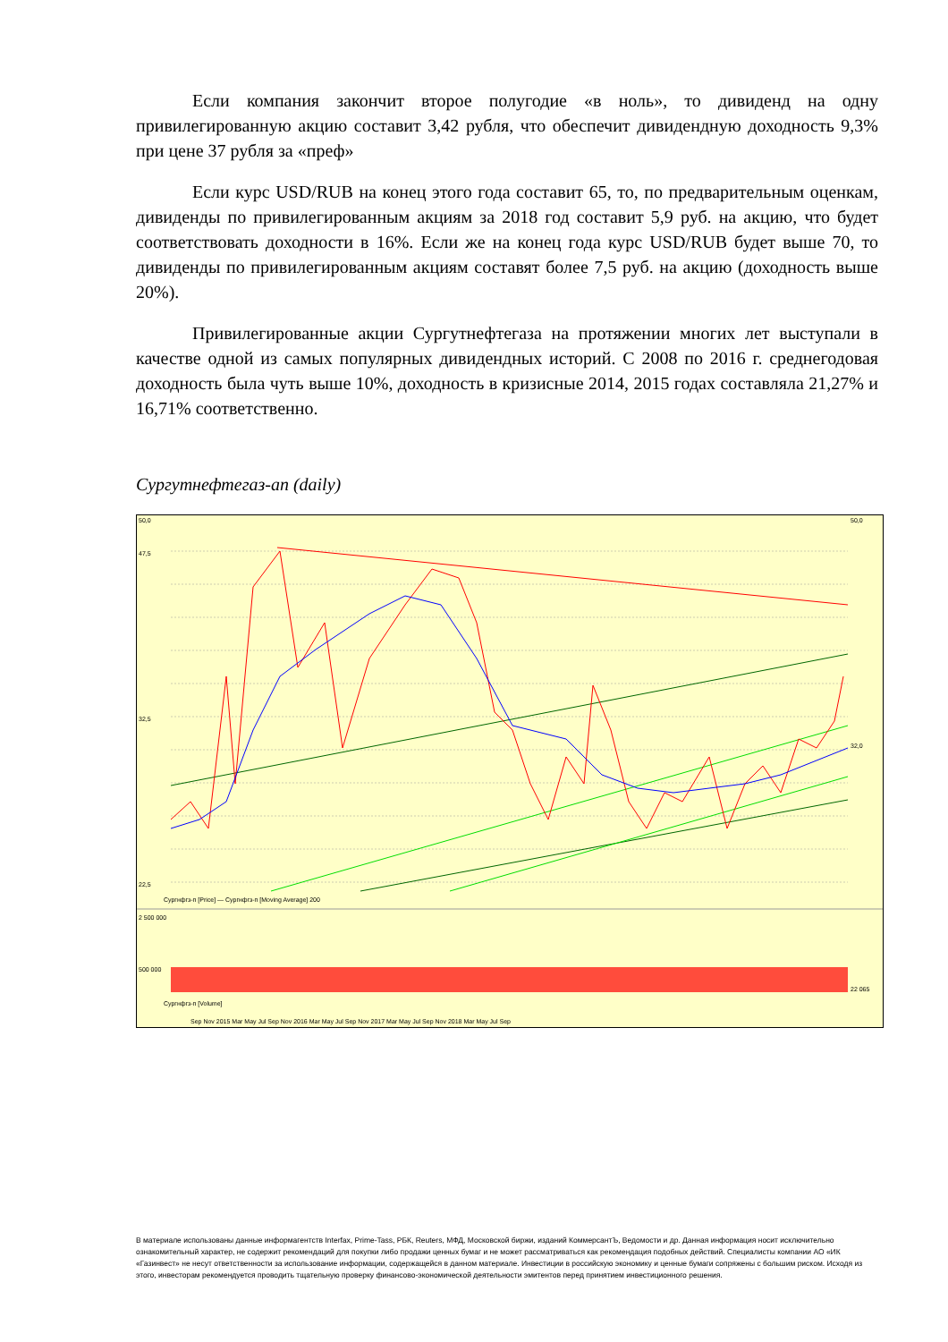Если компания закончит второе полугодие «в ноль», то дивиденд на одну привилегированную акцию составит 3,42 рубля, что обеспечит дивидендную доходность 9,3% при цене 37 рубля за «преф»
Если курс USD/RUB на конец этого года составит 65, то, по предварительным оценкам, дивиденды по привилегированным акциям за 2018 год составит 5,9 руб. на акцию, что будет соответствовать доходности в 16%. Если же на конец года курс USD/RUB будет выше 70, то дивиденды по привилегированным акциям составят более 7,5 руб. на акцию (доходность выше 20%).
Привилегированные акции Сургутнефтегаза на протяжении многих лет выступали в качестве одной из самых популярных дивидендных историй. С 2008 по 2016 г. среднегодовая доходность была чуть выше 10%, доходность в кризисные 2014, 2015 годах составляла 21,27% и 16,71% соответственно.
Сургутнефтегаз-ап (daily)
50,0
47,5
32,5
22,5
50,0
32,0
Сургнфгз-п [Price] — Сургнфгз-п [Moving Average] 200
2 500 000
500 000
22 065
Сургнфгз-п [Volume]
Sep Nov 2015 Mar May Jul Sep Nov 2016 Mar May Jul Sep Nov 2017 Mar May Jul Sep Nov 2018 Mar May Jul Sep
В материале использованы данные информагентств Interfax, Prime-Tass, РБК, Reuters, МФД, Московской биржи, изданий КоммерсантЪ, Ведомости и др. Данная информация носит исключительно ознакомительный характер, не содержит рекомендаций для покупки либо продажи ценных бумаг и не может рассматриваться как рекомендация подобных действий. Специалисты компании АО «ИК «Газинвест» не несут ответственности за использование информации, содержащейся в данном материале. Инвестиции в российскую экономику и ценные бумаги сопряжены с большим риском. Исходя из этого, инвесторам рекомендуется проводить тщательную проверку финансово-экономической деятельности эмитентов перед принятием инвестиционного решения.